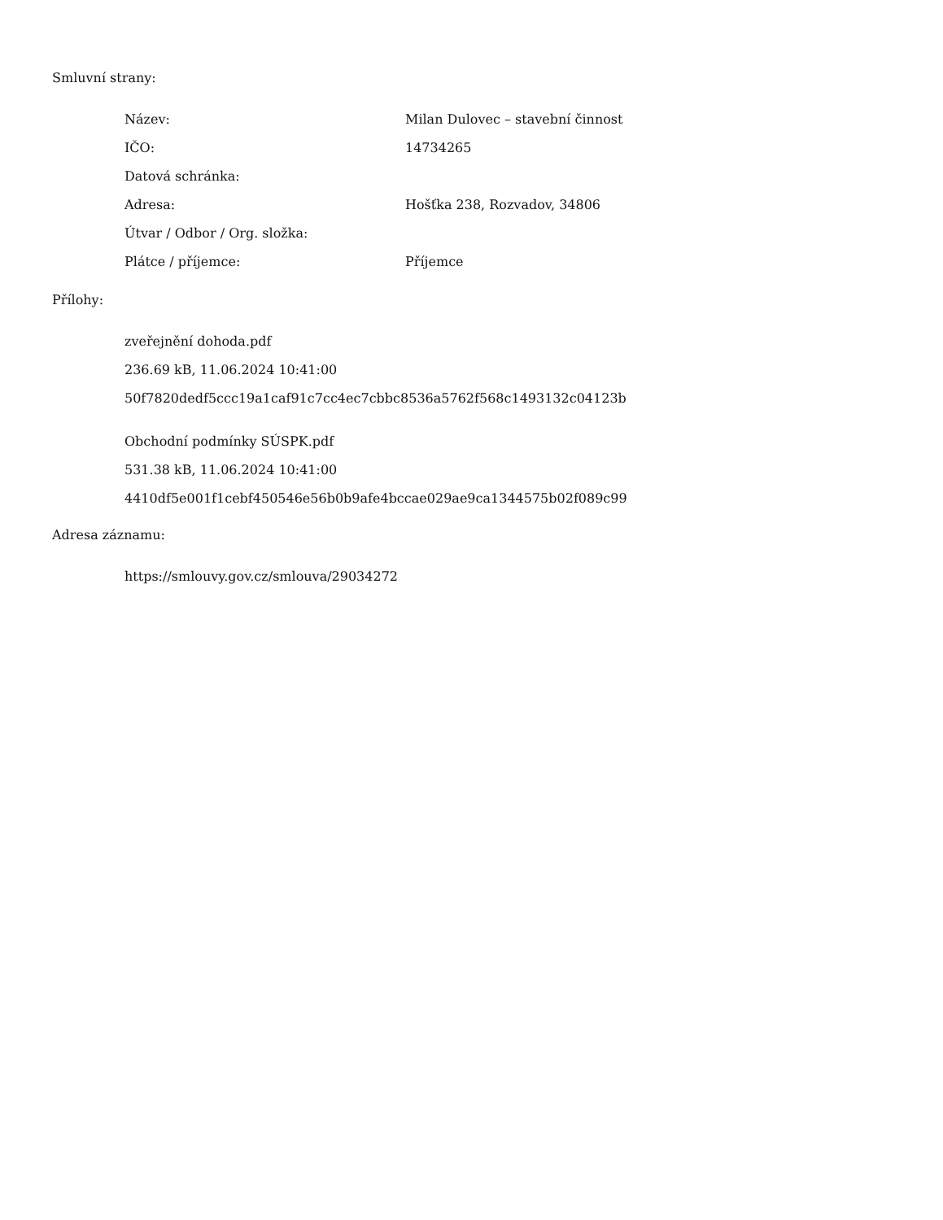Smluvní strany:
| Název: | Milan Dulovec – stavební činnost |
| IČO: | 14734265 |
| Datová schránka: | |
| Adresa: | Hošťka 238, Rozvadov, 34806 |
| Útvar / Odbor / Org. složka: | |
| Plátce / příjemce: | Příjemce |
Přílohy:
zveřejnění dohoda.pdf
236.69 kB, 11.06.2024 10:41:00
50f7820dedf5ccc19a1caf91c7cc4ec7cbbc8536a5762f568c1493132c04123b
Obchodní podmínky SÚSPK.pdf
531.38 kB, 11.06.2024 10:41:00
4410df5e001f1cebf450546e56b0b9afe4bccae029ae9ca1344575b02f089c99
Adresa záznamu:
https://smlouvy.gov.cz/smlouva/29034272